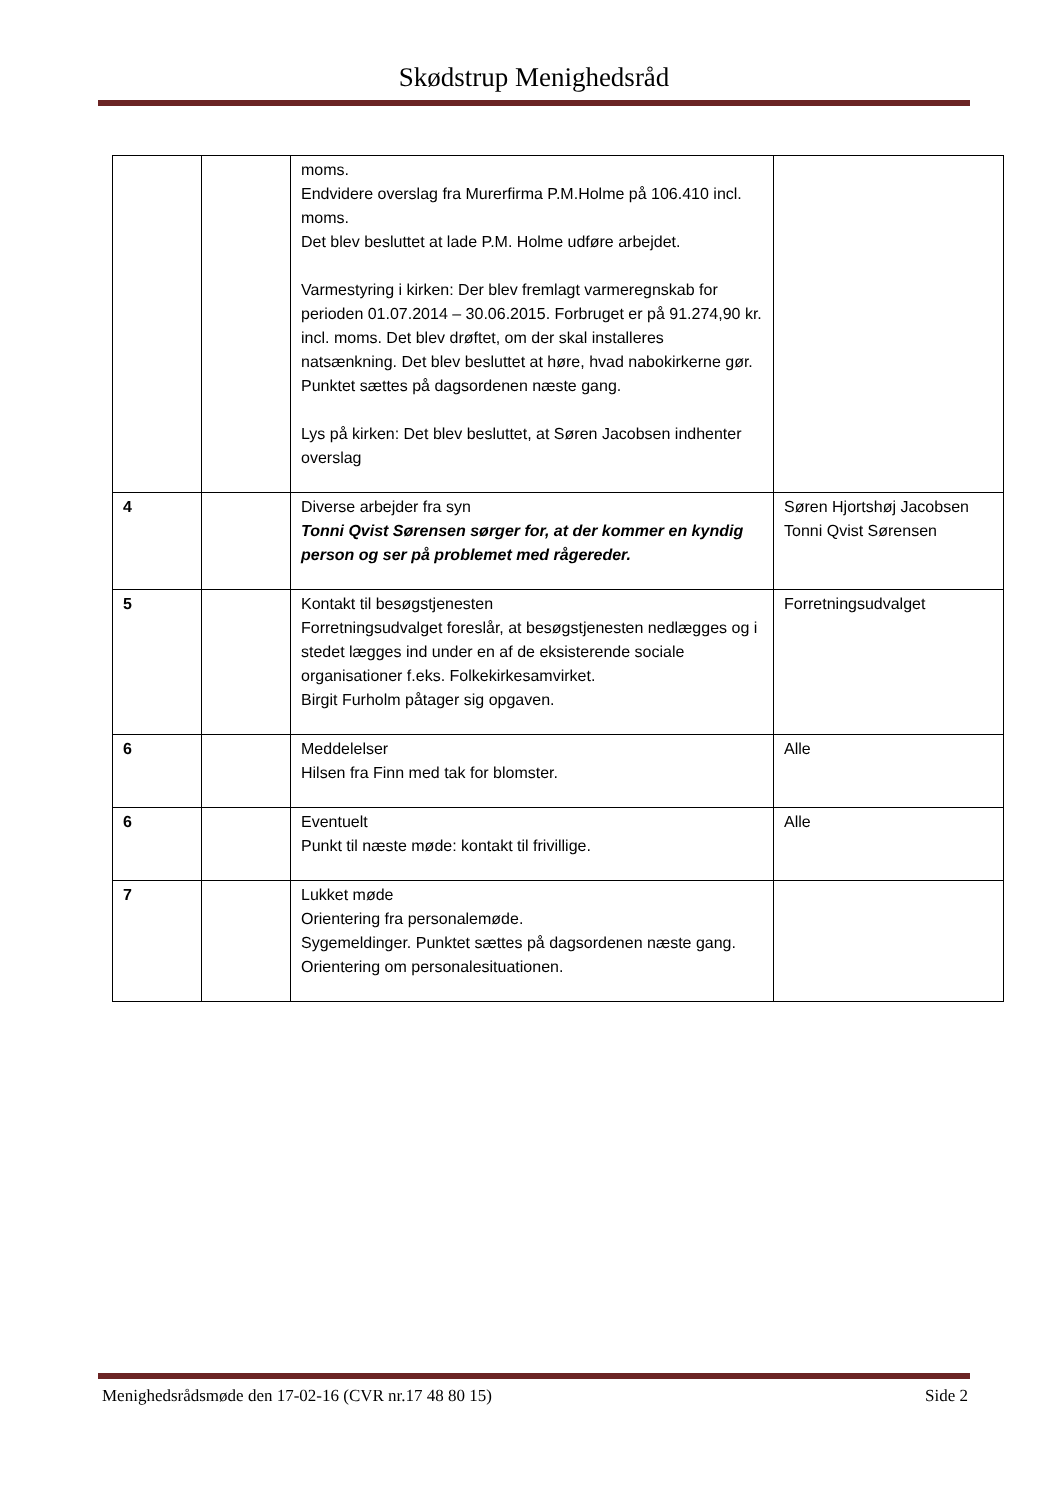Skødstrup Menighedsråd
| | | moms. Endvidere overslag fra Murerfirma P.M.Holme på 106.410 incl. moms. Det blev besluttet at lade P.M. Holme udføre arbejdet. Varmestyring i kirken: Der blev fremlagt varmeregnskab for perioden 01.07.2014 – 30.06.2015. Forbruget er på 91.274,90 kr. incl. moms. Det blev drøftet, om der skal installeres natsænkning. Det blev besluttet at høre, hvad nabokirkerne gør. Punktet sættes på dagsordenen næste gang. Lys på kirken: Det blev besluttet, at Søren Jacobsen indhenter overslag | |
| 4 | | Diverse arbejder fra syn Tonni Qvist Sørensen sørger for, at der kommer en kyndig person og ser på problemet med rågereder. | Søren Hjortshøj Jacobsen Tonni Qvist Sørensen |
| 5 | | Kontakt til besøgstjenesten Forretningsudvalget foreslår, at besøgstjenesten nedlægges og i stedet lægges ind under en af de eksisterende sociale organisationer f.eks. Folkekirkesamvirket. Birgit Furholm påtager sig opgaven. | Forretningsudvalget |
| 6 | | Meddelelser Hilsen fra Finn med tak for blomster. | Alle |
| 6 | | Eventuelt Punkt til næste møde: kontakt til frivillige. | Alle |
| 7 | | Lukket møde Orientering fra personalemøde. Sygemeldinger. Punktet sættes på dagsordenen næste gang. Orientering om personalesituationen. | |
Menighedsrådsmøde den 17-02-16 (CVR nr.17 48 80 15) Side 2